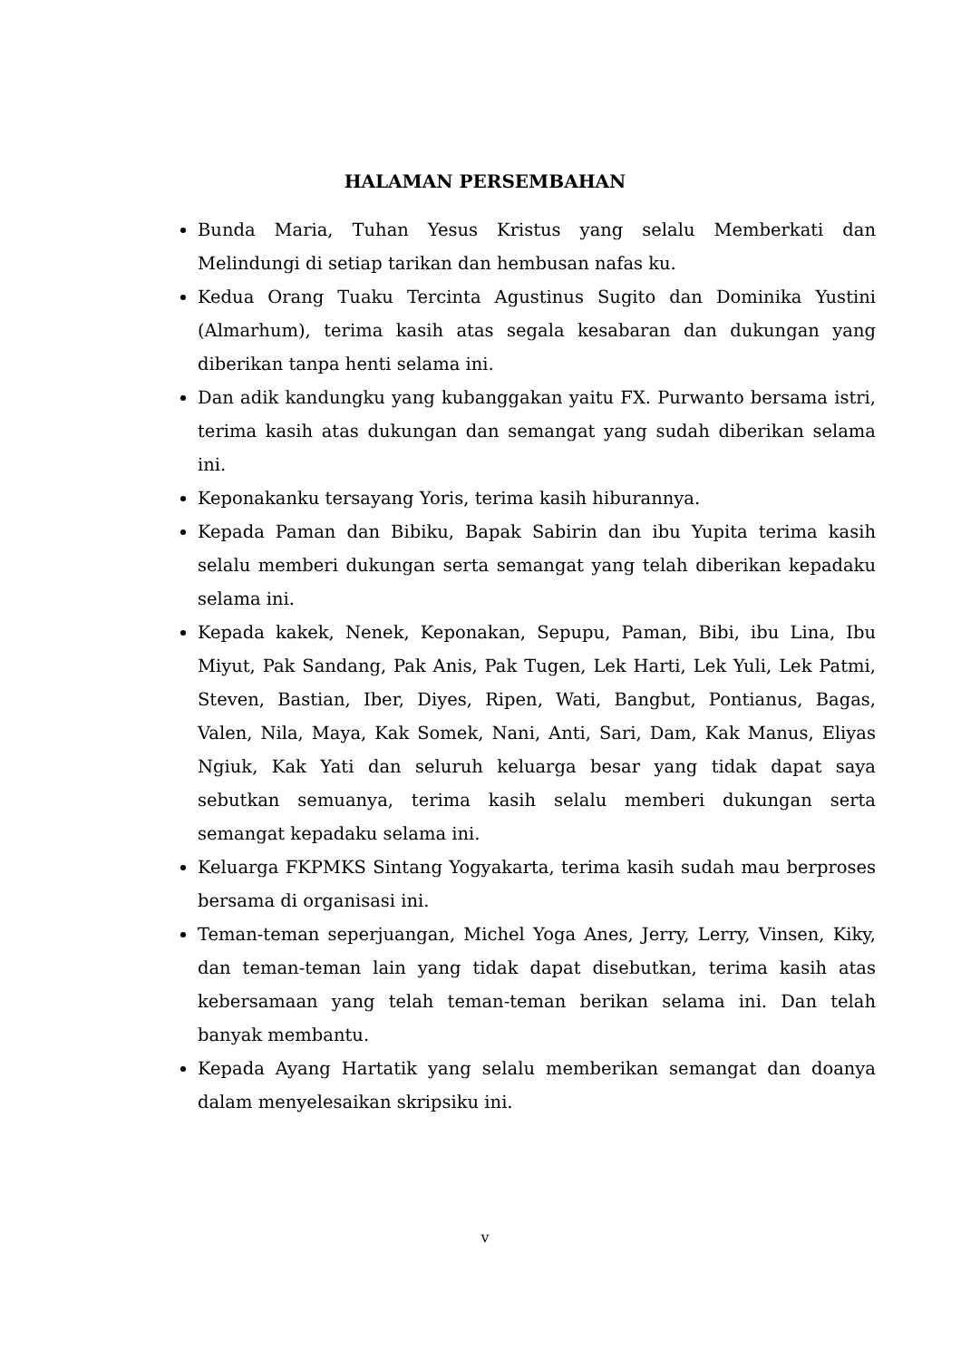HALAMAN PERSEMBAHAN
Bunda Maria, Tuhan Yesus Kristus yang selalu Memberkati dan Melindungi di setiap tarikan dan hembusan nafas ku.
Kedua Orang Tuaku Tercinta Agustinus Sugito dan Dominika Yustini (Almarhum), terima kasih atas segala kesabaran dan dukungan yang diberikan tanpa henti selama ini.
Dan adik kandungku yang kubanggakan yaitu FX. Purwanto bersama istri, terima kasih atas dukungan dan semangat yang sudah diberikan selama ini.
Keponakanku tersayang Yoris, terima kasih hiburannya.
Kepada Paman dan Bibiku, Bapak Sabirin dan ibu Yupita terima kasih selalu memberi dukungan serta semangat yang telah diberikan kepadaku selama ini.
Kepada kakek, Nenek, Keponakan, Sepupu, Paman, Bibi, ibu Lina, Ibu Miyut, Pak Sandang, Pak Anis, Pak Tugen, Lek Harti, Lek Yuli, Lek Patmi, Steven, Bastian, Iber, Diyes, Ripen, Wati, Bangbut, Pontianus, Bagas, Valen, Nila, Maya, Kak Somek, Nani, Anti, Sari, Dam, Kak Manus, Eliyas Ngiuk, Kak Yati dan seluruh keluarga besar yang tidak dapat saya sebutkan semuanya, terima kasih selalu memberi dukungan serta semangat kepadaku selama ini.
Keluarga FKPMKS Sintang Yogyakarta, terima kasih sudah mau berproses bersama di organisasi ini.
Teman-teman seperjuangan, Michel Yoga Anes, Jerry, Lerry, Vinsen, Kiky, dan teman-teman lain yang tidak dapat disebutkan, terima kasih atas kebersamaan yang telah teman-teman berikan selama ini. Dan telah banyak membantu.
Kepada Ayang Hartatik yang selalu memberikan semangat dan doanya dalam menyelesaikan skripsiku ini.
v